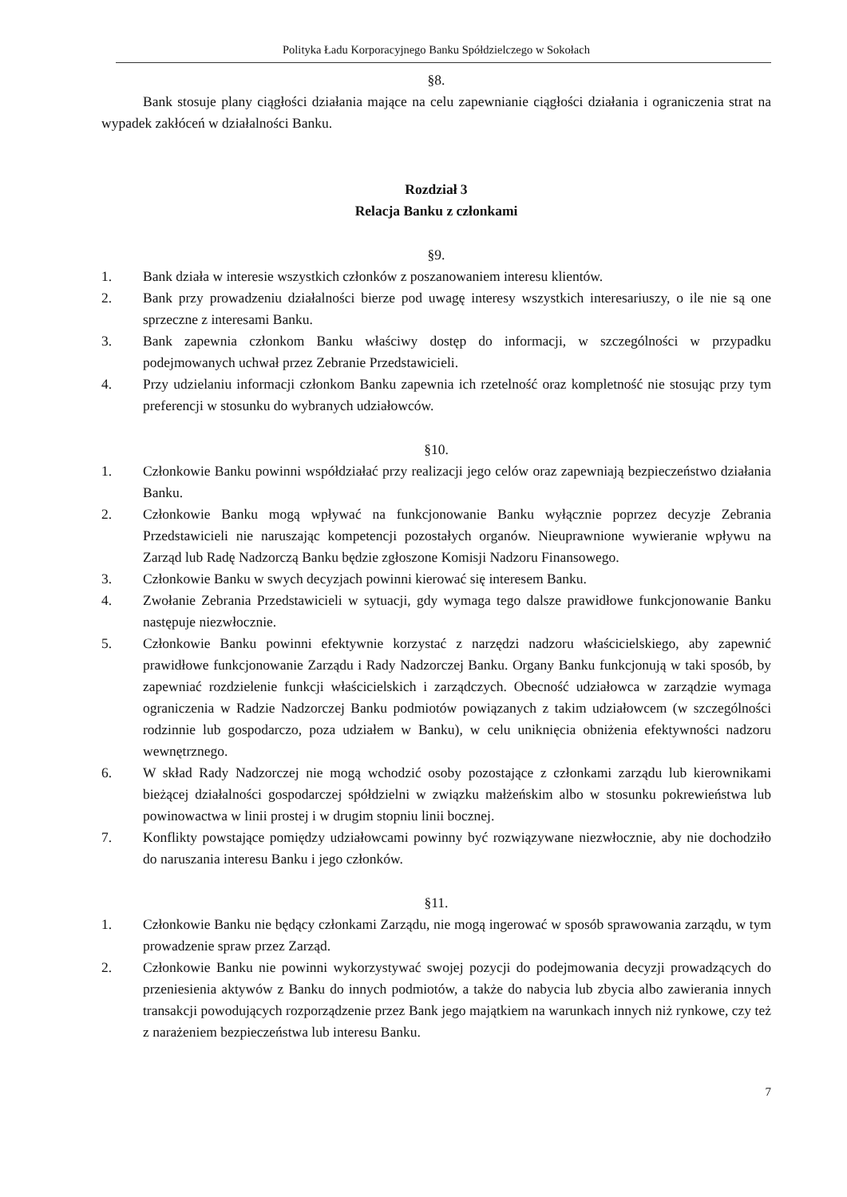Polityka Ładu Korporacyjnego Banku Spółdzielczego w Sokołach
§8.
Bank stosuje plany ciągłości działania mające na celu zapewnianie ciągłości działania i ograniczenia strat na wypadek zakłóceń w działalności Banku.
Rozdział 3
Relacja Banku z członkami
§9.
1. Bank działa w interesie wszystkich członków z poszanowaniem interesu klientów.
2. Bank przy prowadzeniu działalności bierze pod uwagę interesy wszystkich interesariuszy, o ile nie są one sprzeczne z interesami Banku.
3. Bank zapewnia członkom Banku właściwy dostęp do informacji, w szczególności w przypadku podejmowanych uchwał przez Zebranie Przedstawicieli.
4. Przy udzielaniu informacji członkom Banku zapewnia ich rzetelność oraz kompletność nie stosując przy tym preferencji w stosunku do wybranych udziałowców.
§10.
1. Członkowie Banku powinni współdziałać przy realizacji jego celów oraz zapewniają bezpieczeństwo działania Banku.
2. Członkowie Banku mogą wpływać na funkcjonowanie Banku wyłącznie poprzez decyzje Zebrania Przedstawicieli nie naruszając kompetencji pozostałych organów. Nieuprawnione wywieranie wpływu na Zarząd lub Radę Nadzorczą Banku będzie zgłoszone Komisji Nadzoru Finansowego.
3. Członkowie Banku w swych decyzjach powinni kierować się interesem Banku.
4. Zwołanie Zebrania Przedstawicieli w sytuacji, gdy wymaga tego dalsze prawidłowe funkcjonowanie Banku następuje niezwłocznie.
5. Członkowie Banku powinni efektywnie korzystać z narzędzi nadzoru właścicielskiego, aby zapewnić prawidłowe funkcjonowanie Zarządu i Rady Nadzorczej Banku. Organy Banku funkcjonują w taki sposób, by zapewniać rozdzielenie funkcji właścicielskich i zarządczych. Obecność udziałowca w zarządzie wymaga ograniczenia w Radzie Nadzorczej Banku podmiotów powiązanych z takim udziałowcem (w szczególności rodzinnie lub gospodarczo, poza udziałem w Banku), w celu uniknięcia obniżenia efektywności nadzoru wewnętrznego.
6. W skład Rady Nadzorczej nie mogą wchodzić osoby pozostające z członkami zarządu lub kierownikami bieżącej działalności gospodarczej spółdzielni w związku małżeńskim albo w stosunku pokrewieństwa lub powinowactwa w linii prostej i w drugim stopniu linii bocznej.
7. Konflikty powstające pomiędzy udziałowcami powinny być rozwiązywane niezwłocznie, aby nie dochodziło do naruszania interesu Banku i jego członków.
§11.
1. Członkowie Banku nie będący członkami Zarządu, nie mogą ingerować w sposób sprawowania zarządu, w tym prowadzenie spraw przez Zarząd.
2. Członkowie Banku nie powinni wykorzystywać swojej pozycji do podejmowania decyzji prowadzących do przeniesienia aktywów z Banku do innych podmiotów, a także do nabycia lub zbycia albo zawierania innych transakcji powodujących rozporządzenie przez Bank jego majątkiem na warunkach innych niż rynkowe, czy też z narażeniem bezpieczeństwa lub interesu Banku.
7